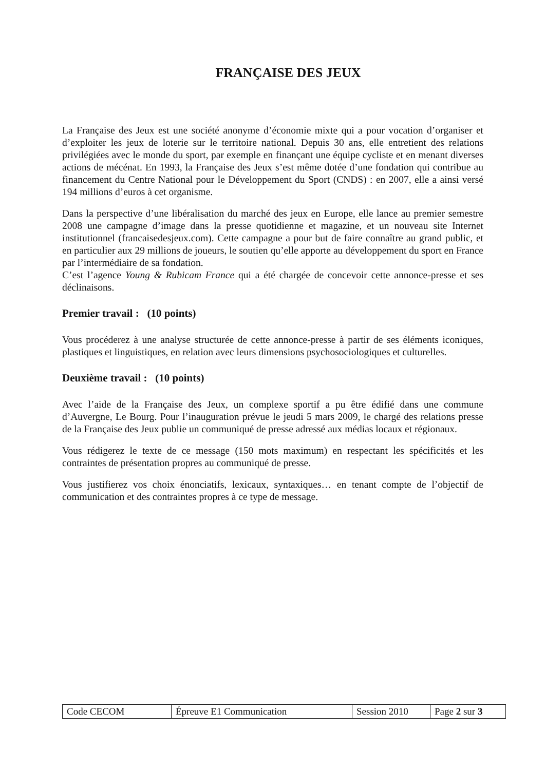FRANÇAISE DES JEUX
La Française des Jeux est une société anonyme d’économie mixte qui a pour vocation d’organiser et d’exploiter les jeux de loterie sur le territoire national. Depuis 30 ans, elle entretient des relations privilégiées avec le monde du sport, par exemple en finançant une équipe cycliste et en menant diverses actions de mécénat. En 1993, la Française des Jeux s’est même dotée d’une fondation qui contribue au financement du Centre National pour le Développement du Sport (CNDS) : en 2007, elle a ainsi versé 194 millions d’euros à cet organisme.
Dans la perspective d’une libéralisation du marché des jeux en Europe, elle lance au premier semestre 2008 une campagne d’image dans la presse quotidienne et magazine, et un nouveau site Internet institutionnel (francaisedesjeux.com). Cette campagne a pour but de faire connaître au grand public, et en particulier aux 29 millions de joueurs, le soutien qu’elle apporte au développement du sport en France par l’intermédiaire de sa fondation.
C’est l’agence Young & Rubicam France qui a été chargée de concevoir cette annonce-presse et ses déclinaisons.
Premier travail : (10 points)
Vous procéderez à une analyse structurée de cette annonce-presse à partir de ses éléments iconiques, plastiques et linguistiques, en relation avec leurs dimensions psychosociologiques et culturelles.
Deuxième travail : (10 points)
Avec l’aide de la Française des Jeux, un complexe sportif a pu être édifié dans une commune d’Auvergne, Le Bourg. Pour l’inauguration prévue le jeudi 5 mars 2009, le chargé des relations presse de la Française des Jeux publie un communiqué de presse adressé aux médias locaux et régionaux.
Vous rédigerez le texte de ce message (150 mots maximum) en respectant les spécificités et les contraintes de présentation propres au communiqué de presse.
Vous justifierez vos choix énonciatifs, lexicaux, syntaxiques… en tenant compte de l’objectif de communication et des contraintes propres à ce type de message.
| Code CECOM | Épreuve E1 Communication | Session 2010 | Page 2 sur 3 |